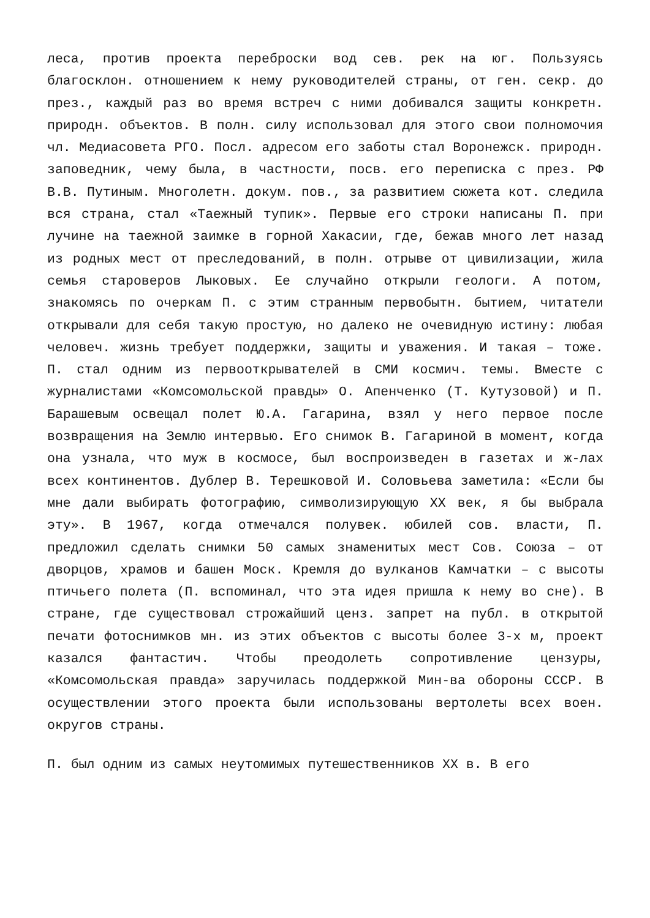леса, против проекта переброски вод сев. рек на юг. Пользуясь благосклон. отношением к нему руководителей страны, от ген. секр. до през., каждый раз во время встреч с ними добивался защиты конкретн. природн. объектов. В полн. силу использовал для этого свои полномочия чл. Медиасовета РГО. Посл. адресом его заботы стал Воронежск. природн. заповедник, чему была, в частности, посв. его переписка с през. РФ В.В. Путиным. Многолетн. докум. пов., за развитием сюжета кот. следила вся страна, стал «Таежный тупик». Первые его строки написаны П. при лучине на таежной заимке в горной Хакасии, где, бежав много лет назад из родных мест от преследований, в полн. отрыве от цивилизации, жила семья староверов Лыковых. Ее случайно открыли геологи. А потом, знакомясь по очеркам П. с этим странным первобытн. бытием, читатели открывали для себя такую простую, но далеко не очевидную истину: любая человеч. жизнь требует поддержки, защиты и уважения. И такая – тоже. П. стал одним из первооткрывателей в СМИ космич. темы. Вместе с журналистами «Комсомольской правды» О. Апенченко (Т. Кутузовой) и П. Барашевым освещал полет Ю.А. Гагарина, взял у него первое после возвращения на Землю интервью. Его снимок В. Гагариной в момент, когда она узнала, что муж в космосе, был воспроизведен в газетах и ж-лах всех континентов. Дублер В. Терешковой И. Соловьева заметила: «Если бы мне дали выбирать фотографию, символизирующую XX век, я бы выбрала эту». В 1967, когда отмечался полувек. юбилей сов. власти, П. предложил сделать снимки 50 самых знаменитых мест Сов. Союза – от дворцов, храмов и башен Моск. Кремля до вулканов Камчатки – с высоты птичьего полета (П. вспоминал, что эта идея пришла к нему во сне). В стране, где существовал строжайший ценз. запрет на публ. в открытой печати фотоснимков мн. из этих объектов с высоты более 3-х м, проект казался фантастич. Чтобы преодолеть сопротивление цензуры, «Комсомольская правда» заручилась поддержкой Мин-ва обороны СССР. В осуществлении этого проекта были использованы вертолеты всех воен. округов страны.
П. был одним из самых неутомимых путешественников XX в. В его